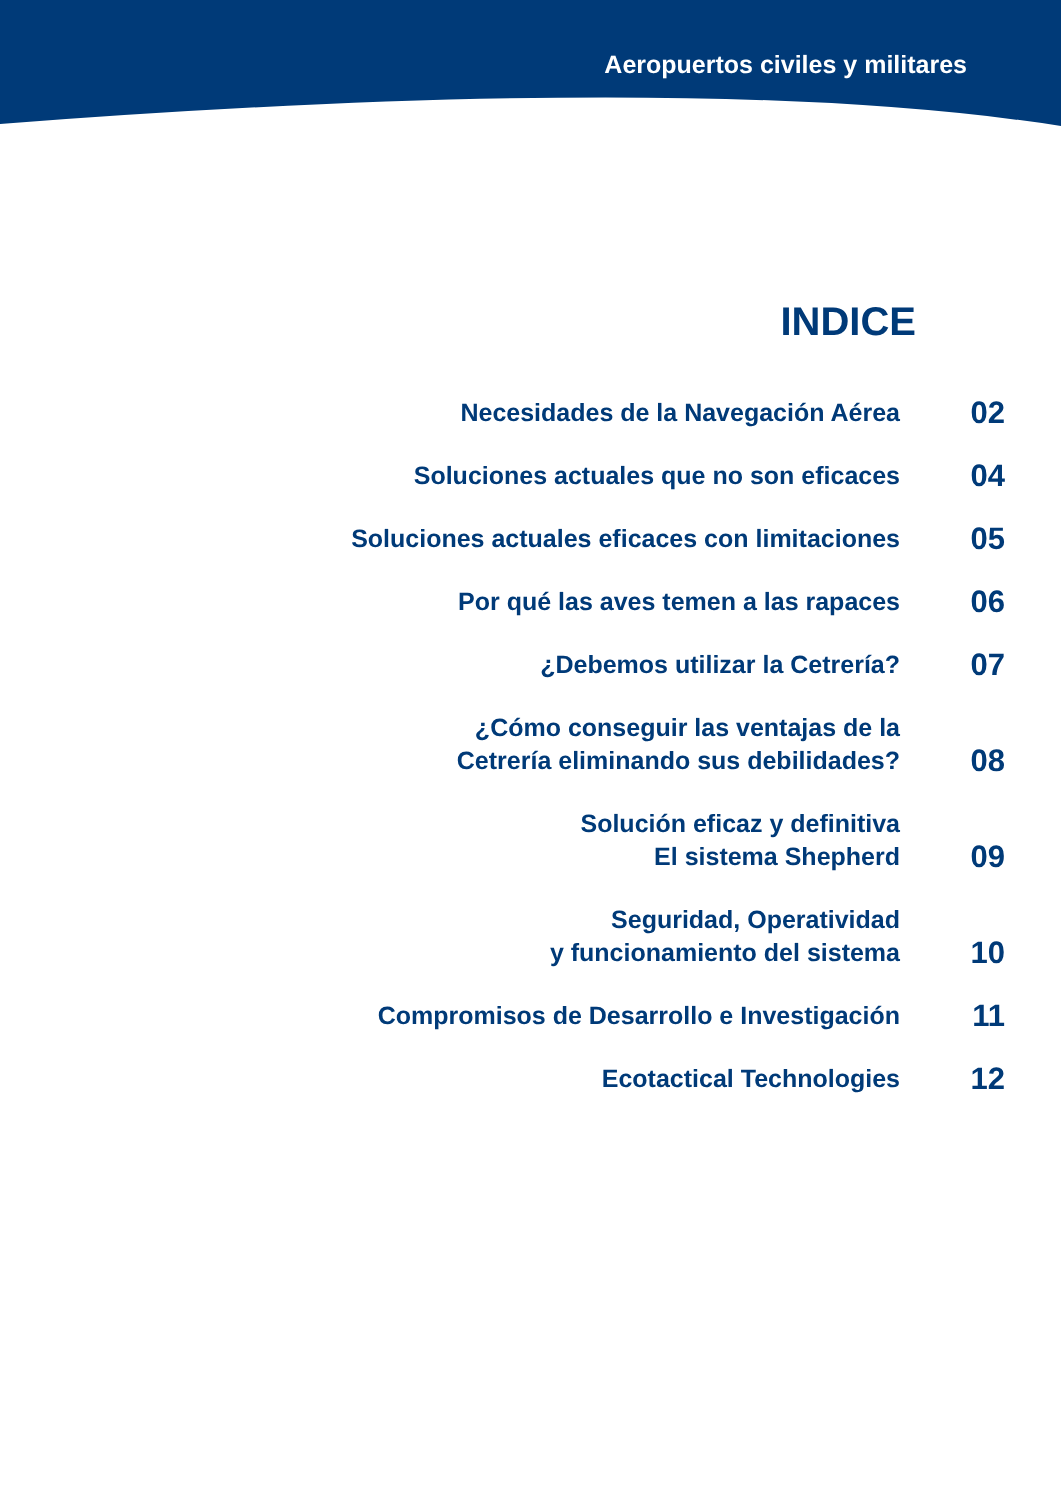Aeropuertos civiles y militares
INDICE
| Necesidades de la Navegación Aérea | 02 |
| Soluciones actuales que no son eficaces | 04 |
| Soluciones actuales eficaces con limitaciones | 05 |
| Por qué las aves temen a las rapaces | 06 |
| ¿Debemos utilizar la Cetrería? | 07 |
| ¿Cómo conseguir las ventajas de la Cetrería eliminando sus debilidades? | 08 |
| Solución eficaz y definitiva El sistema Shepherd | 09 |
| Seguridad, Operatividad y funcionamiento del sistema | 10 |
| Compromisos de Desarrollo e Investigación | 11 |
| Ecotactical Technologies | 12 |